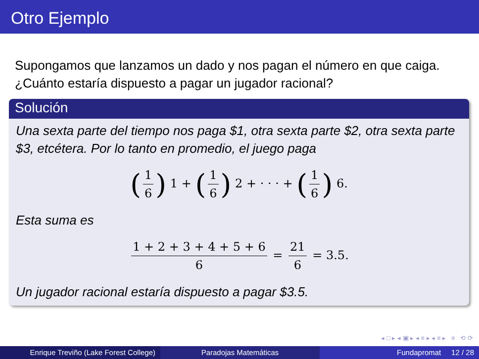Otro Ejemplo
Supongamos que lanzamos un dado y nos pagan el número en que caiga. ¿Cuánto estaría dispuesto a pagar un jugador racional?
Solución
Una sexta parte del tiempo nos paga $1, otra sexta parte $2, otra sexta parte $3, etcétera. Por lo tanto en promedio, el juego paga
(1 6) 1 + (1 6) 2 + · · · + (1 6) 6.
Esta suma es
1 + 2 + 3 + 4 + 5 + 6 6 = 21 6 = 3.5.
Un jugador racional estaría dispuesto a pagar $3.5.
◂ □ ▸ ◂ ▣ ▸ ◂ ≡ ▸ ◂ ≡ ▸ ≡ ⟲ ⟳
Enrique Treviño (Lake Forest College)
Paradojas Matemáticas Fundapromat 12 / 28